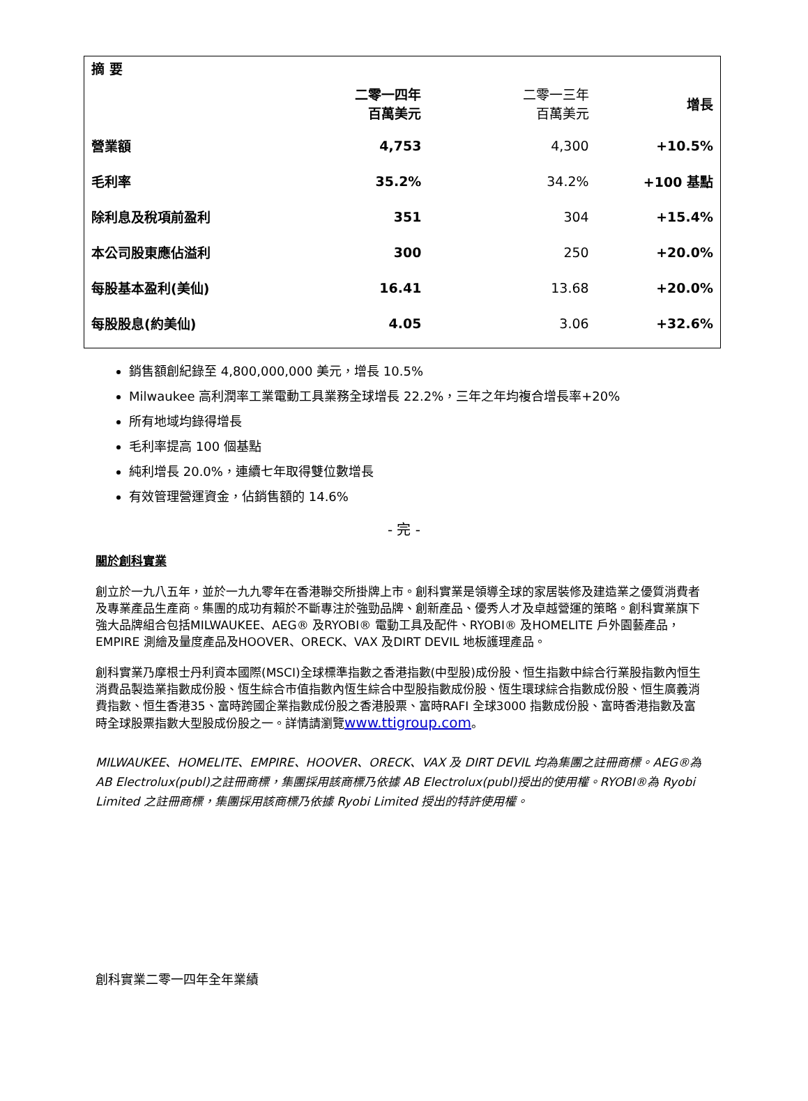| 摘 要 | | | |
| --- | --- | --- | --- |
| | 二零一四年 百萬美元 | 二零一三年 百萬美元 | 增長 |
| 營業額 | 4,753 | 4,300 | +10.5% |
| 毛利率 | 35.2% | 34.2% | +100 基點 |
| 除利息及稅項前盈利 | 351 | 304 | +15.4% |
| 本公司股東應佔溢利 | 300 | 250 | +20.0% |
| 每股基本盈利(美仙) | 16.41 | 13.68 | +20.0% |
| 每股股息(約美仙) | 4.05 | 3.06 | +32.6% |
銷售額創紀錄至 4,800,000,000 美元，增長 10.5%
Milwaukee 高利潤率工業電動工具業務全球增長 22.2%，三年之年均複合增長率+20%
所有地域均錄得增長
毛利率提高 100 個基點
純利增長 20.0%，連續七年取得雙位數增長
有效管理營運資金，佔銷售額的 14.6%
- 完 -
關於創科實業
創立於一九八五年，並於一九九零年在香港聯交所掛牌上市。創科實業是領導全球的家居裝修及建造業之優質消費者及專業產品生產商。集團的成功有賴於不斷專注於強勁品牌、創新產品、優秀人才及卓越營運的策略。創科實業旗下強大品牌組合包括MILWAUKEE、AEG® 及RYOBI® 電動工具及配件、RYOBI® 及HOMELITE 戶外園藝產品，EMPIRE 測繪及量度產品及HOOVER、ORECK、VAX 及DIRT DEVIL 地板護理產品。
創科實業乃摩根士丹利資本國際(MSCI)全球標準指數之香港指數(中型股)成份股、恒生指數中綜合行業股指數內恒生消費品製造業指數成份股、恆生綜合市值指數內恆生綜合中型股指數成份股、恆生環球綜合指數成份股、恒生廣義消費指數、恒生香港35、富時跨國企業指數成份股之香港股票、富時RAFI 全球3000 指數成份股、富時香港指數及富時全球股票指數大型股成份股之一。詳情請瀏覽www.ttigroup.com。
MILWAUKEE、HOMELITE、EMPIRE、HOOVER、ORECK、VAX 及 DIRT DEVIL 均為集團之註冊商標。AEG®為 AB Electrolux(publ)之註冊商標，集團採用該商標乃依據 AB Electrolux(publ)授出的使用權。RYOBI®為 Ryobi Limited 之註冊商標，集團採用該商標乃依據 Ryobi Limited 授出的特許使用權。
創科實業二零一四年全年業績